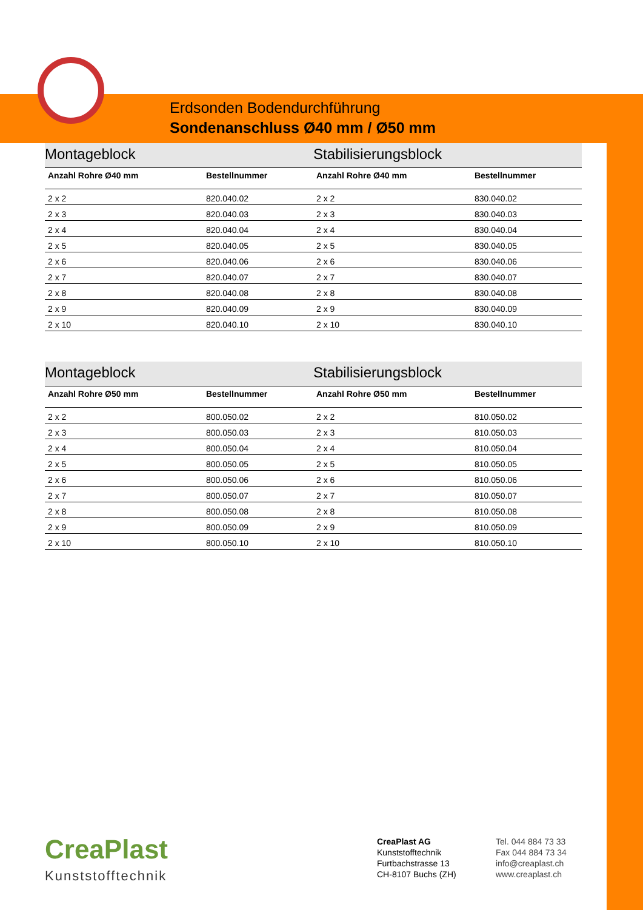Erdsonden Bodendurchführung
Sondenanschluss Ø40 mm / Ø50 mm
| Montageblock | | Stabilisierungsblock | |
| Anzahl Rohre Ø40 mm | Bestellnummer | Anzahl Rohre Ø40 mm | Bestellnummer |
| 2 x 2 | 820.040.02 | 2 x 2 | 830.040.02 |
| 2 x 3 | 820.040.03 | 2 x 3 | 830.040.03 |
| 2 x 4 | 820.040.04 | 2 x 4 | 830.040.04 |
| 2 x 5 | 820.040.05 | 2 x 5 | 830.040.05 |
| 2 x 6 | 820.040.06 | 2 x 6 | 830.040.06 |
| 2 x 7 | 820.040.07 | 2 x 7 | 830.040.07 |
| 2 x 8 | 820.040.08 | 2 x 8 | 830.040.08 |
| 2 x 9 | 820.040.09 | 2 x 9 | 830.040.09 |
| 2 x 10 | 820.040.10 | 2 x 10 | 830.040.10 |
| Montageblock | | Stabilisierungsblock | |
| Anzahl Rohre Ø50 mm | Bestellnummer | Anzahl Rohre Ø50 mm | Bestellnummer |
| 2 x 2 | 800.050.02 | 2 x 2 | 810.050.02 |
| 2 x 3 | 800.050.03 | 2 x 3 | 810.050.03 |
| 2 x 4 | 800.050.04 | 2 x 4 | 810.050.04 |
| 2 x 5 | 800.050.05 | 2 x 5 | 810.050.05 |
| 2 x 6 | 800.050.06 | 2 x 6 | 810.050.06 |
| 2 x 7 | 800.050.07 | 2 x 7 | 810.050.07 |
| 2 x 8 | 800.050.08 | 2 x 8 | 810.050.08 |
| 2 x 9 | 800.050.09 | 2 x 9 | 810.050.09 |
| 2 x 10 | 800.050.10 | 2 x 10 | 810.050.10 |
CreaPlast
Kunststofftechnik
CreaPlast AG
Kunststofftechnik
Furtbachstrasse 13
CH-8107 Buchs (ZH)
Tel. 044 884 73 33
Fax 044 884 73 34
info@creaplast.ch
www.creaplast.ch